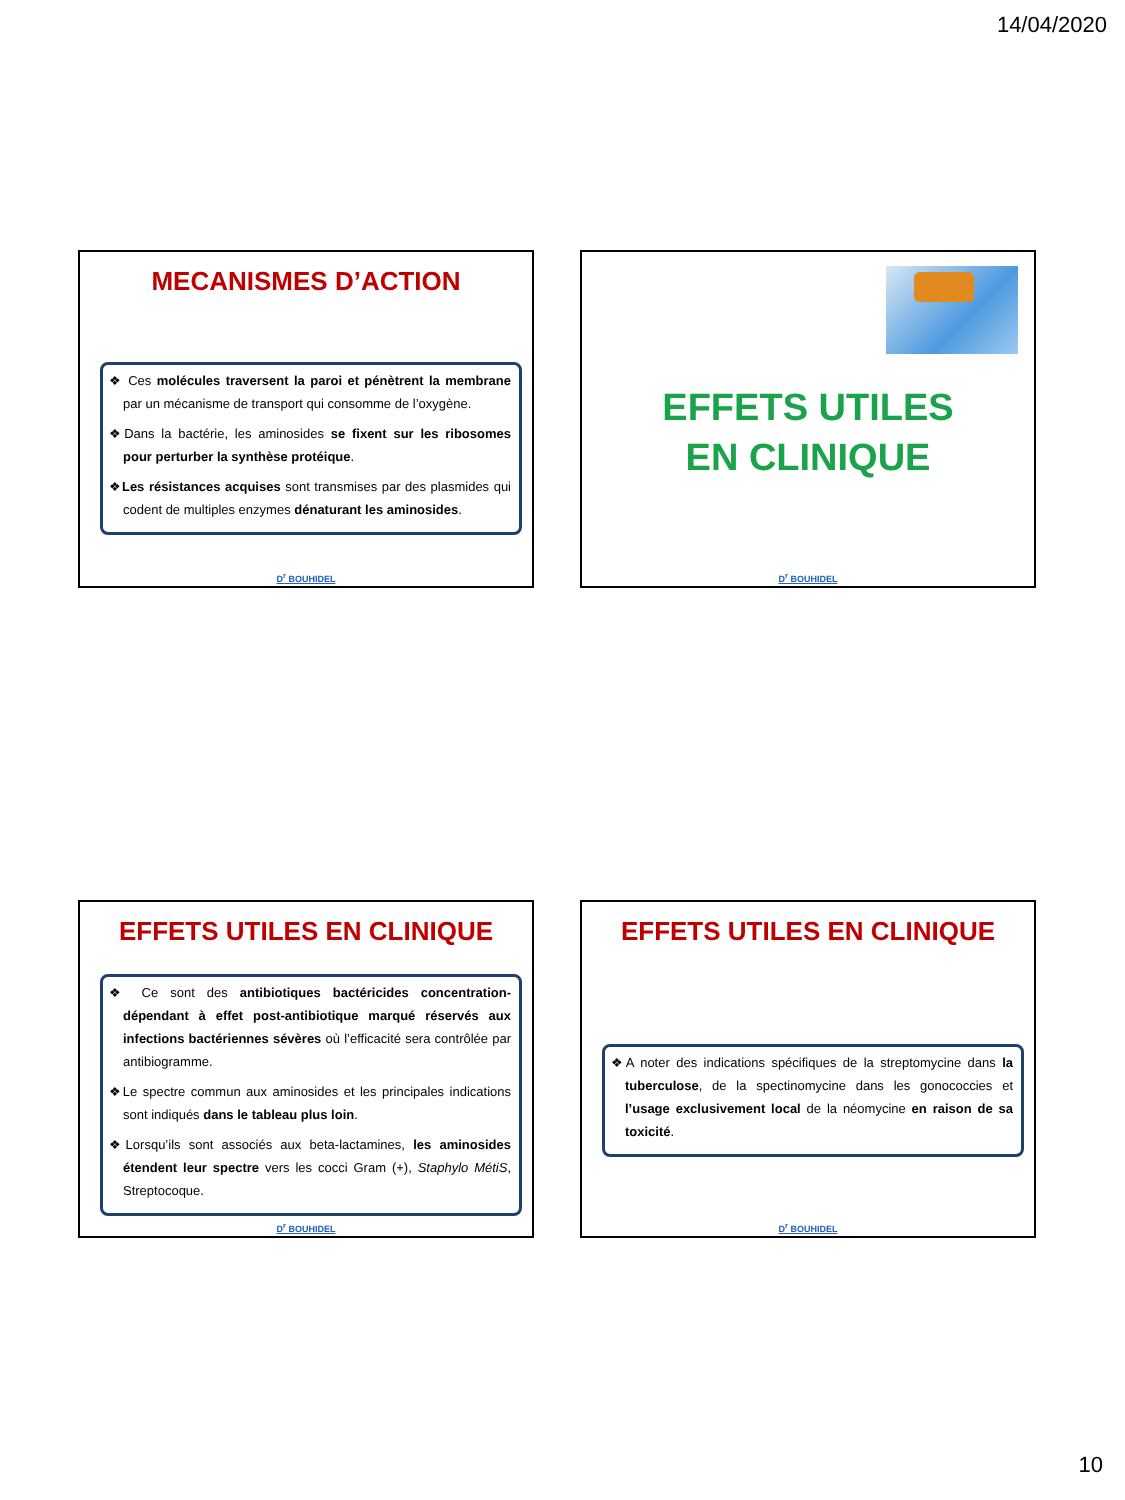14/04/2020
MECANISMES D’ACTION
❖ Ces molécules traversent la paroi et pénètrent la membrane par un mécanisme de transport qui consomme de l’oxygène.
❖Dans la bactérie, les aminosides se fixent sur les ribosomes pour perturber la synthèse protéique.
❖Les résistances acquises sont transmises par des plasmides qui codent de multiples enzymes dénaturant les aminosides.
D<sup>r</sup> BOUHIDEL
EFFETS UTILES
EN CLINIQUE
D<sup>r</sup> BOUHIDEL
EFFETS UTILES EN CLINIQUE
❖ Ce sont des antibiotiques bactéricides concentration-dépendant à effet post-antibiotique marqué réservés aux infections bactériennes sévères où l’efficacité sera contrôlée par antibiogramme.
❖Le spectre commun aux aminosides et les principales indications sont indiqués dans le tableau plus loin.
❖Lorsqu’ils sont associés aux beta-lactamines, les aminosides étendent leur spectre vers les cocci Gram (+), Staphylo MétiS, Streptocoque.
D<sup>r</sup> BOUHIDEL
EFFETS UTILES EN CLINIQUE
❖A noter des indications spécifiques de la streptomycine dans la tuberculose, de la spectinomycine dans les gonococcies et l’usage exclusivement local de la néomycine en raison de sa toxicité.
D<sup>r</sup> BOUHIDEL
10